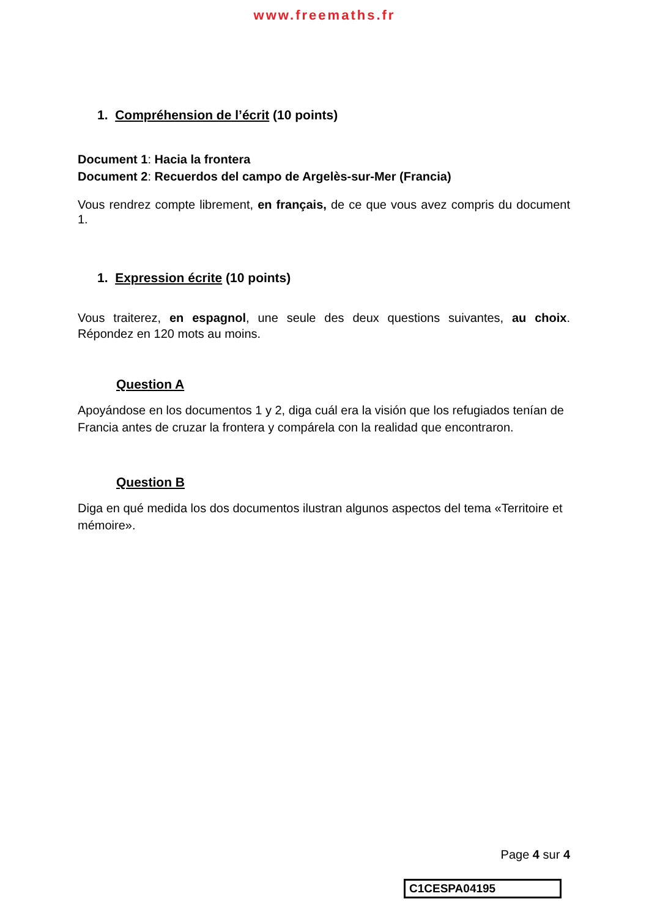www.freemaths.fr
1. Compréhension de l’écrit (10 points)
Document 1: Hacia la frontera
Document 2: Recuerdos del campo de Argelès-sur-Mer (Francia)
Vous rendrez compte librement, en français, de ce que vous avez compris du document 1.
1. Expression écrite (10 points)
Vous traiterez, en espagnol, une seule des deux questions suivantes, au choix. Répondez en 120 mots au moins.
Question A
Apoyándose en los documentos 1 y 2, diga cuál era la visión que los refugiados tenían de Francia antes de cruzar la frontera y compárela con la realidad que encontraron.
Question B
Diga en qué medida los dos documentos ilustran algunos aspectos del tema «Territoire et mémoire».
Page 4 sur 4
C1CESPA04195